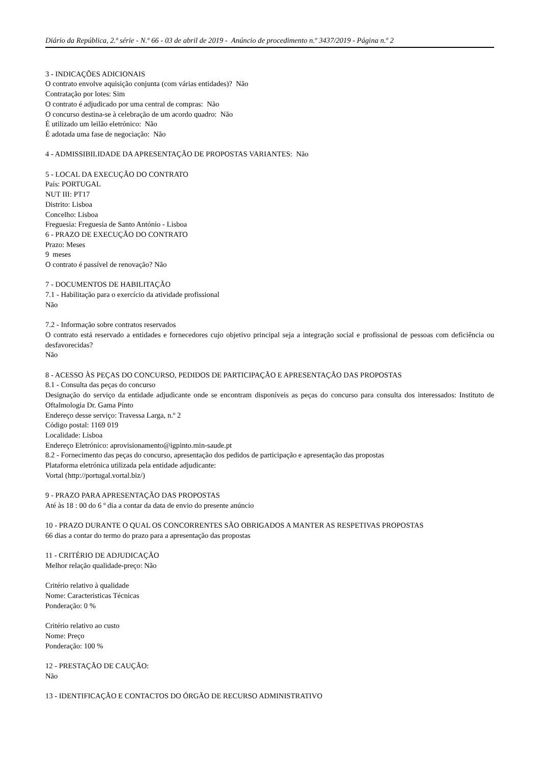Diário da República, 2.ª série - N.º 66 - 03 de abril de 2019 - Anúncio de procedimento n.º 3437/2019 - Página n.º 2
3 - INDICAÇÕES ADICIONAIS
O contrato envolve aquisição conjunta (com várias entidades)? Não
Contratação por lotes: Sim
O contrato é adjudicado por uma central de compras: Não
O concurso destina-se à celebração de um acordo quadro: Não
É utilizado um leilão eletrónico: Não
É adotada uma fase de negociação: Não
4 - ADMISSIBILIDADE DA APRESENTAÇÃO DE PROPOSTAS VARIANTES: Não
5 - LOCAL DA EXECUÇÃO DO CONTRATO
País: PORTUGAL
NUT III: PT17
Distrito: Lisboa
Concelho: Lisboa
Freguesia: Freguesia de Santo António - Lisboa
6 - PRAZO DE EXECUÇÃO DO CONTRATO
Prazo: Meses
9 meses
O contrato é passível de renovação? Não
7 - DOCUMENTOS DE HABILITAÇÃO
7.1 - Habilitação para o exercício da atividade profissional
Não
7.2 - Informação sobre contratos reservados
O contrato está reservado a entidades e fornecedores cujo objetivo principal seja a integração social e profissional de pessoas com deficiência ou desfavorecidas?
Não
8 - ACESSO ÀS PEÇAS DO CONCURSO, PEDIDOS DE PARTICIPAÇÃO E APRESENTAÇÃO DAS PROPOSTAS
8.1 - Consulta das peças do concurso
Designação do serviço da entidade adjudicante onde se encontram disponíveis as peças do concurso para consulta dos interessados: Instituto de Oftalmologia Dr. Gama Pinto
Endereço desse serviço: Travessa Larga, n.º 2
Código postal: 1169 019
Localidade: Lisboa
Endereço Eletrónico: aprovisionamento@igpinto.min-saude.pt
8.2 - Fornecimento das peças do concurso, apresentação dos pedidos de participação e apresentação das propostas
Plataforma eletrónica utilizada pela entidade adjudicante:
Vortal (http://portugal.vortal.biz/)
9 - PRAZO PARA APRESENTAÇÃO DAS PROPOSTAS
Até às 18 : 00 do 6 º dia a contar da data de envio do presente anúncio
10 - PRAZO DURANTE O QUAL OS CONCORRENTES SÃO OBRIGADOS A MANTER AS RESPETIVAS PROPOSTAS
66 dias a contar do termo do prazo para a apresentação das propostas
11 - CRITÉRIO DE ADJUDICAÇÃO
Melhor relação qualidade-preço: Não
Critério relativo à qualidade
Nome: Caracteristicas Técnicas
Ponderação: 0 %
Critério relativo ao custo
Nome: Preço
Ponderação: 100 %
12 - PRESTAÇÃO DE CAUÇÃO:
Não
13 - IDENTIFICAÇÃO E CONTACTOS DO ÓRGÃO DE RECURSO ADMINISTRATIVO